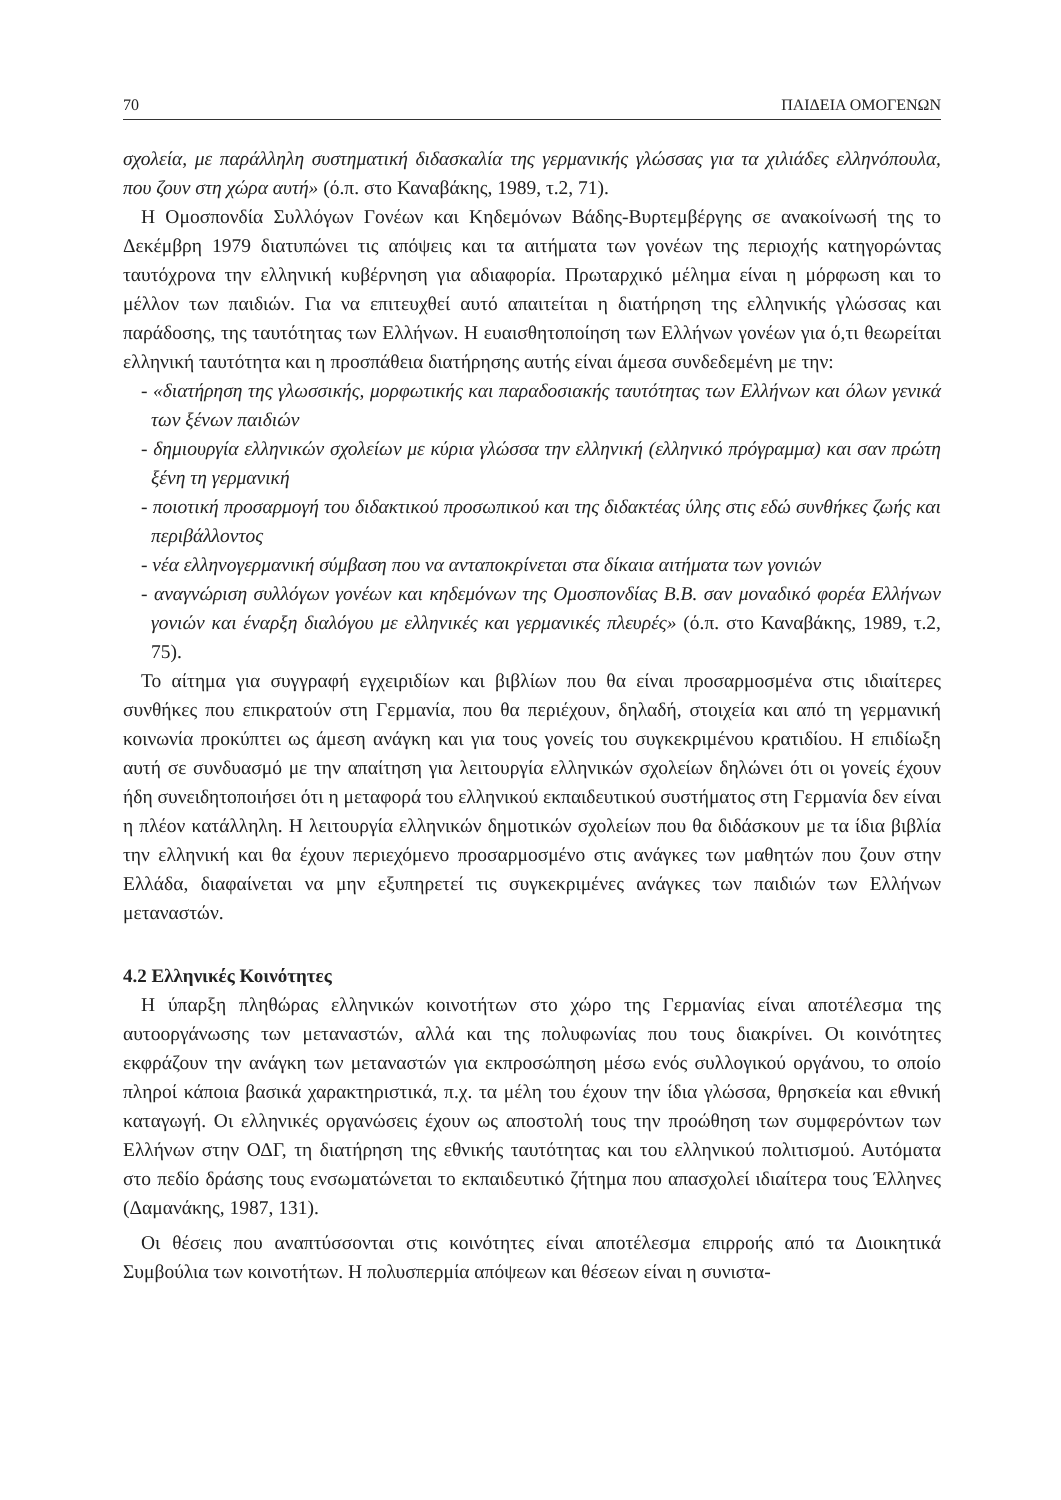70 ΠΑΙΔΕΙΑ ΟΜΟΓΕΝΩΝ
σχολεία, με παράλληλη συστηματική διδασκαλία της γερμανικής γλώσσας για τα χιλιάδες ελληνόπουλα, που ζουν στη χώρα αυτή» (ό.π. στο Καναβάκης, 1989, τ.2, 71).
Η Ομοσπονδία Συλλόγων Γονέων και Κηδεμόνων Βάδης-Βυρτεμβέργης σε ανακοίνωσή της το Δεκέμβρη 1979 διατυπώνει τις απόψεις και τα αιτήματα των γονέων της περιοχής κατηγορώντας ταυτόχρονα την ελληνική κυβέρνηση για αδιαφορία. Πρωταρχικό μέλημα είναι η μόρφωση και το μέλλον των παιδιών. Για να επιτευχθεί αυτό απαιτείται η διατήρηση της ελληνικής γλώσσας και παράδοσης, της ταυτότητας των Ελλήνων. Η ευαισθητοποίηση των Ελλήνων γονέων για ό,τι θεωρείται ελληνική ταυτότητα και η προσπάθεια διατήρησης αυτής είναι άμεσα συνδεδεμένη με την:
- «διατήρηση της γλωσσικής, μορφωτικής και παραδοσιακής ταυτότητας των Ελλήνων και όλων γενικά των ξένων παιδιών
- δημιουργία ελληνικών σχολείων με κύρια γλώσσα την ελληνική (ελληνικό πρόγραμμα) και σαν πρώτη ξένη τη γερμανική
- ποιοτική προσαρμογή του διδακτικού προσωπικού και της διδακτέας ύλης στις εδώ συνθήκες ζωής και περιβάλλοντος
- νέα ελληνογερμανική σύμβαση που να ανταποκρίνεται στα δίκαια αιτήματα των γονιών
- αναγνώριση συλλόγων γονέων και κηδεμόνων της Ομοσπονδίας Β.Β. σαν μοναδικό φορέα Ελλήνων γονιών και έναρξη διαλόγου με ελληνικές και γερμανικές πλευρές» (ό.π. στο Καναβάκης, 1989, τ.2, 75).
Το αίτημα για συγγραφή εγχειριδίων και βιβλίων που θα είναι προσαρμοσμένα στις ιδιαίτερες συνθήκες που επικρατούν στη Γερμανία, που θα περιέχουν, δηλαδή, στοιχεία και από τη γερμανική κοινωνία προκύπτει ως άμεση ανάγκη και για τους γονείς του συγκεκριμένου κρατιδίου. Η επιδίωξη αυτή σε συνδυασμό με την απαίτηση για λειτουργία ελληνικών σχολείων δηλώνει ότι οι γονείς έχουν ήδη συνειδητοποιήσει ότι η μεταφορά του ελληνικού εκπαιδευτικού συστήματος στη Γερμανία δεν είναι η πλέον κατάλληλη. Η λειτουργία ελληνικών δημοτικών σχολείων που θα διδάσκουν με τα ίδια βιβλία την ελληνική και θα έχουν περιεχόμενο προσαρμοσμένο στις ανάγκες των μαθητών που ζουν στην Ελλάδα, διαφαίνεται να μην εξυπηρετεί τις συγκεκριμένες ανάγκες των παιδιών των Ελλήνων μεταναστών.
4.2 Ελληνικές Κοινότητες
Η ύπαρξη πληθώρας ελληνικών κοινοτήτων στο χώρο της Γερμανίας είναι αποτέλεσμα της αυτοοργάνωσης των μεταναστών, αλλά και της πολυφωνίας που τους διακρίνει. Οι κοινότητες εκφράζουν την ανάγκη των μεταναστών για εκπροσώπηση μέσω ενός συλλογικού οργάνου, το οποίο πληροί κάποια βασικά χαρακτηριστικά, π.χ. τα μέλη του έχουν την ίδια γλώσσα, θρησκεία και εθνική καταγωγή. Οι ελληνικές οργανώσεις έχουν ως αποστολή τους την προώθηση των συμφερόντων των Ελλήνων στην ΟΔΓ, τη διατήρηση της εθνικής ταυτότητας και του ελληνικού πολιτισμού. Αυτόματα στο πεδίο δράσης τους ενσωματώνεται το εκπαιδευτικό ζήτημα που απασχολεί ιδιαίτερα τους Έλληνες (Δαμανάκης, 1987, 131).
Οι θέσεις που αναπτύσσονται στις κοινότητες είναι αποτέλεσμα επιρροής από τα Διοικητικά Συμβούλια των κοινοτήτων. Η πολυσπερμία απόψεων και θέσεων είναι η συνιστα-